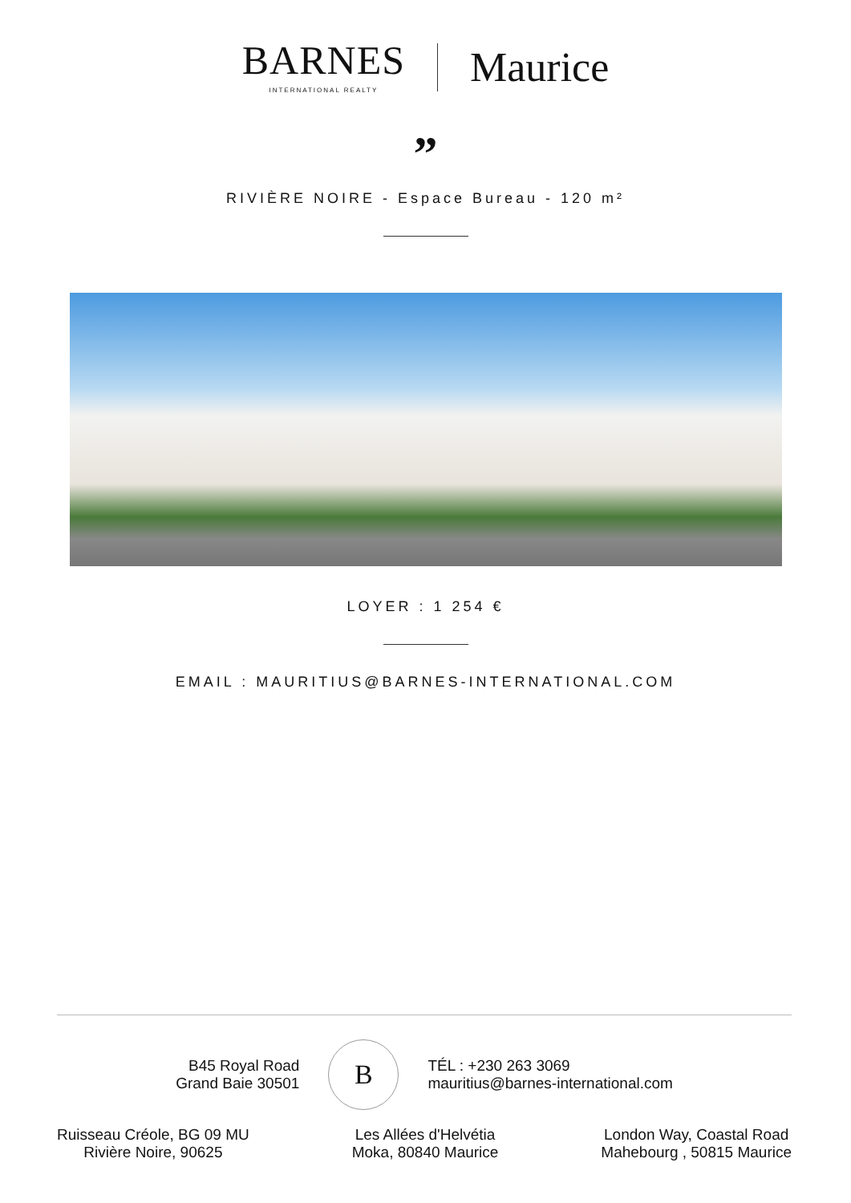BARNES
INTERNATIONAL REALTY
Maurice
”
RIVIÈRE NOIRE - Espace Bureau - 120 m²
LOYER : 1 254 €
EMAIL : MAURITIUS@BARNES-INTERNATIONAL.COM
B45 Royal Road
Grand Baie 30501
B
TÉL : +230 263 3069
mauritius@barnes-international.com
Ruisseau Créole, BG 09 MU
Rivière Noire, 90625
Les Allées d'Helvétia
Moka, 80840 Maurice
London Way, Coastal Road
Mahebourg , 50815 Maurice